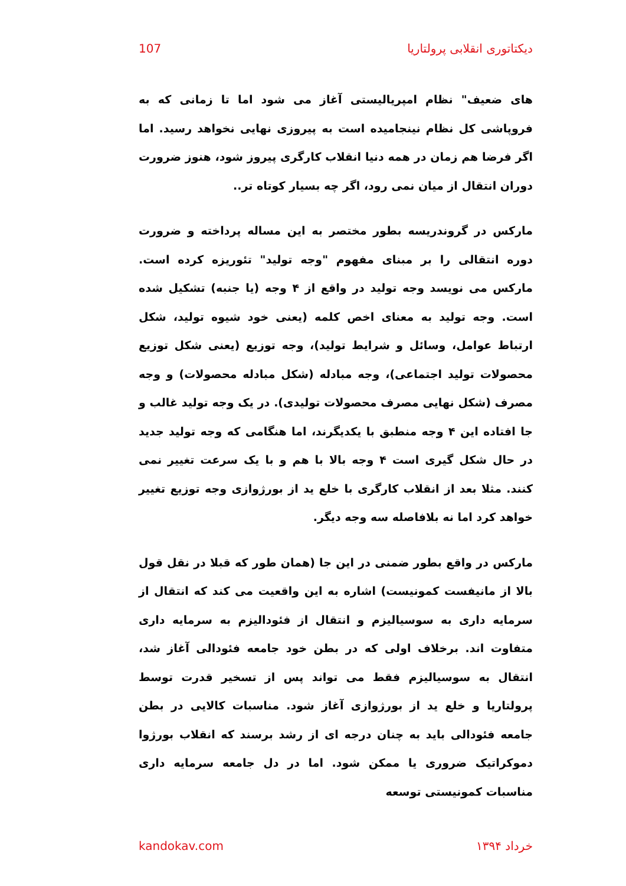دیکتاتوری انقلابی پرولتاریا 107
های ضعیف" نظام امپریالیستی آغاز می شود اما تا زمانی که به فروپاشی کل نظام نینجامیده است به پیروزی نهایی نخواهد رسید. اما اگر فرضا هم زمان در همه دنیا انقلاب کارگری پیروز شود، هنوز ضرورت دوران انتقال از میان نمی رود، اگر چه بسیار کوتاه تر..
مارکس در گروندریسه بطور مختصر به این مساله پرداخته و ضرورت دوره انتقالی را بر مبنای مفهوم "وجه تولید" تئوریزه کرده است. مارکس می نویسد وجه تولید در واقع از ۴ وجه (یا جنبه) تشکیل شده است. وجه تولید به معنای اخص کلمه (یعنی خود شیوه تولید، شکل ارتباط عوامل، وسائل و شرایط تولید)، وجه توزیع (یعنی شکل توزیع محصولات تولید اجتماعی)، وجه مبادله (شکل مبادله محصولات) و وجه مصرف (شکل نهایی مصرف محصولات تولیدی). در یک وجه تولید غالب و جا افتاده این ۴ وجه منطبق با یکدیگرند، اما هنگامی که وجه تولید جدید در حال شکل گیری است ۴ وجه بالا با هم و با یک سرعت تغییر نمی کنند. مثلا بعد از انقلاب کارگری با خلع ید از بورژوازی وجه توزیع تغییر خواهد کرد اما نه بلافاصله سه وجه دیگر.
مارکس در واقع بطور ضمنی در این جا (همان طور که قبلا در نقل قول بالا از مانیفست کمونیست) اشاره به این واقعیت می کند که انتقال از سرمایه داری به سوسیالیزم و انتقال از فئودالیزم به سرمایه داری متفاوت اند. برخلاف اولی که در بطن خود جامعه فئودالی آغاز شد، انتقال به سوسیالیزم فقط می تواند پس از تسخیر قدرت توسط پرولتاریا و خلع ید از بورژوازی آغاز شود. مناسبات کالایی در بطن جامعه فئودالی باید به چنان درجه ای از رشد برسند که انقلاب بورژوا دموکراتیک ضروری یا ممکن شود. اما در دل جامعه سرمایه داری مناسبات کمونیستی توسعه
خرداد ۱۳۹۴ kandokav.com